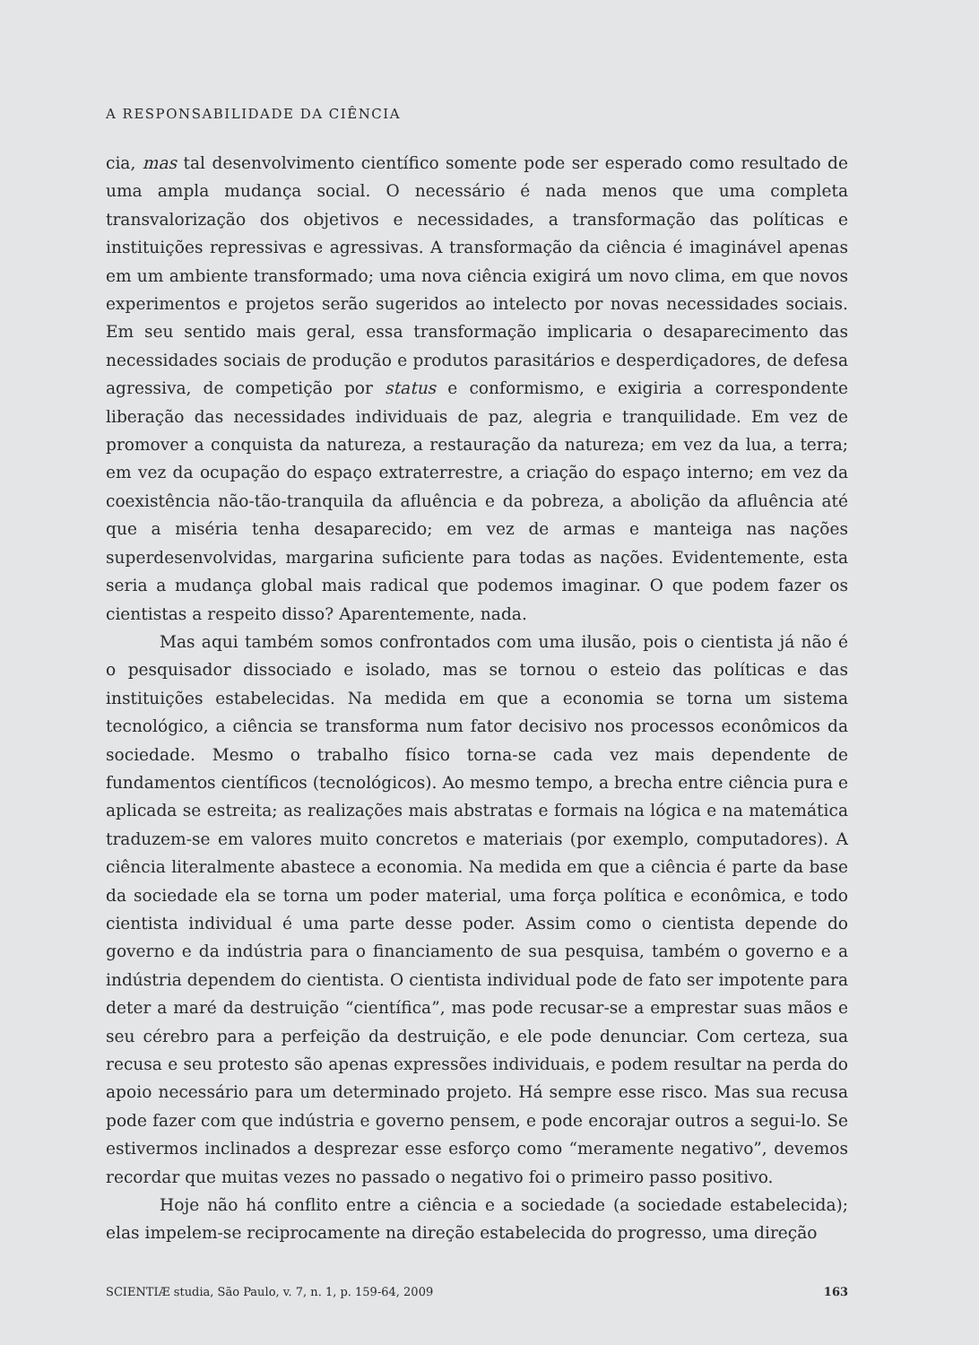A RESPONSABILIDADE DA CIÊNCIA
cia, mas tal desenvolvimento científico somente pode ser esperado como resultado de uma ampla mudança social. O necessário é nada menos que uma completa transvalorização dos objetivos e necessidades, a transformação das políticas e instituições repressivas e agressivas. A transformação da ciência é imaginável apenas em um ambiente transformado; uma nova ciência exigirá um novo clima, em que novos experimentos e projetos serão sugeridos ao intelecto por novas necessidades sociais. Em seu sentido mais geral, essa transformação implicaria o desaparecimento das necessidades sociais de produção e produtos parasitários e desperdiçadores, de defesa agressiva, de competição por status e conformismo, e exigiria a correspondente liberação das necessidades individuais de paz, alegria e tranquilidade. Em vez de promover a conquista da natureza, a restauração da natureza; em vez da lua, a terra; em vez da ocupação do espaço extraterrestre, a criação do espaço interno; em vez da coexistência não-tão-tranquila da afluência e da pobreza, a abolição da afluência até que a miséria tenha desaparecido; em vez de armas e manteiga nas nações superdesenvolvidas, margarina suficiente para todas as nações. Evidentemente, esta seria a mudança global mais radical que podemos imaginar. O que podem fazer os cientistas a respeito disso? Aparentemente, nada.
Mas aqui também somos confrontados com uma ilusão, pois o cientista já não é o pesquisador dissociado e isolado, mas se tornou o esteio das políticas e das instituições estabelecidas. Na medida em que a economia se torna um sistema tecnológico, a ciência se transforma num fator decisivo nos processos econômicos da sociedade. Mesmo o trabalho físico torna-se cada vez mais dependente de fundamentos científicos (tecnológicos). Ao mesmo tempo, a brecha entre ciência pura e aplicada se estreita; as realizações mais abstratas e formais na lógica e na matemática traduzem-se em valores muito concretos e materiais (por exemplo, computadores). A ciência literalmente abastece a economia. Na medida em que a ciência é parte da base da sociedade ela se torna um poder material, uma força política e econômica, e todo cientista individual é uma parte desse poder. Assim como o cientista depende do governo e da indústria para o financiamento de sua pesquisa, também o governo e a indústria dependem do cientista. O cientista individual pode de fato ser impotente para deter a maré da destruição “científica”, mas pode recusar-se a emprestar suas mãos e seu cérebro para a perfeição da destruição, e ele pode denunciar. Com certeza, sua recusa e seu protesto são apenas expressões individuais, e podem resultar na perda do apoio necessário para um determinado projeto. Há sempre esse risco. Mas sua recusa pode fazer com que indústria e governo pensem, e pode encorajar outros a segui-lo. Se estivermos inclinados a desprezar esse esforço como “meramente negativo”, devemos recordar que muitas vezes no passado o negativo foi o primeiro passo positivo.
Hoje não há conflito entre a ciência e a sociedade (a sociedade estabelecida); elas impelem-se reciprocamente na direção estabelecida do progresso, uma direção
SCIENTIÆ studia, São Paulo, v. 7, n. 1, p. 159-64, 2009 163